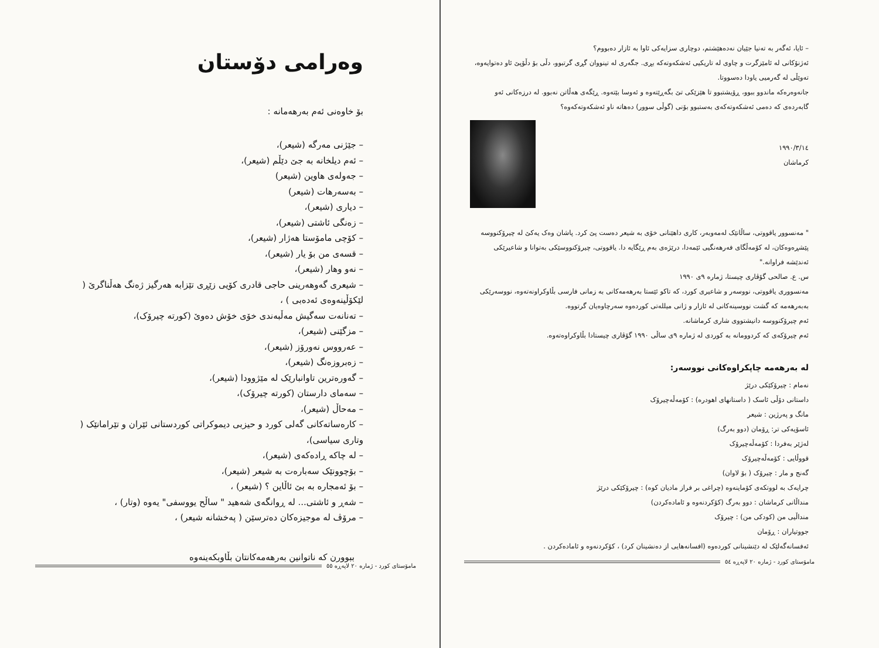– ئایا، ئەگەر بە تەنیا جێیان نەدەهێشتم، دوچاری سزایەکی ئاوا بە ئازار دەبووم؟
ئەژنۆکانی لە ئامێزگرت و چاوی لە تاریکیی ئەشکەوتەکە بڕی. جگەری لە تینووان گڕی گرتبوو، دڵی بۆ دڵۆپێ ئاو دەتوایەوە، تەوێڵی لە گەرمیی یاودا دەسووتا.
جانەوەرەکە ماندوو ببوو، ڕۆیشتبوو تا هێزێکی تێ بگەڕێتەوە و ئەوسا بێتەوە. ڕێگەی هەڵاتن نەبوو. لە درزەکانی ئەو گابەردەی کە دەمی ئەشکەوتەکەی بەستبوو بۆنی (گوڵی سوور) دەهاتە ناو ئەشکەوتەکەوە؟
١٩٩٠/٣/١٤
کرماشان
" مەنسوور یاقووتی، ساڵانێک لەمەوبەر، کاری داهێنانی خۆی بە شیعر دەست پێ کرد. پاشان وەک یەکێ لە چیرۆکنووسە پێشڕەوەکان، لە کۆمەڵگای فەرهەنگیی ئێمەدا، درێژەی بەم ڕێگایە دا. یاقووتی، چیرۆکنووسێکی بەتوانا و شاعیرێکی ئەندێشە فراوانە."
س. ع. صالحی گۆڤاری چیستا، ژمارە ٩ی ١٩٩٠
مەنسووری یاقووتی، نووسەر و شاعیری کورد، کە تاکو ئێستا بەرهەمەکانی بە زمانی فارسی بڵاوکراونەتەوە، نووسەرێکی بەبەرهەمە کە گشت نووسینەکانی لە ئازار و ژانی میللەتی کوردەوە سەرچاوەیان گرتووە.
ئەم چیرۆکنووسە دانیشتووی شاری کرماشانە.
ئەم چیرۆکەی کە کردوومانە بە کوردی لە ژمارە ٩ی ساڵی ١٩٩٠ گۆڤاری چیستادا بڵاوکراوەتەوە.
لە بەرهەمە چاپکراوەکانی نووسەر:
نەمام : چیرۆکێکی درێژ
داستانی دۆڵی ئاسک ( داستانهای اهودره) : کۆمەڵەچیرۆک
مانگ و پەرژین : شیعر
ئاسۆیەکی تر: ڕۆمان (دوو بەرگ)
لەژێر بەفردا : کۆمەڵەچیرۆک
قووڵایی : کۆمەڵەچیرۆک
گەنج و مار : چیرۆک ( بۆ لاوان)
چرایەک بە لووتکەی کۆماینەوە (چراغی بر فراز مادیان کوه) : چیرۆکێکی درێژ
منداڵانی کرماشان : دوو بەرگ (کۆکردنەوە و ئامادەکردن)
منداڵیی من (کودکی من) : چیرۆک
جووتیاران : ڕۆمان
ئەفسانەگەلێک لە دێنشینانی کوردەوە (افسانەهایی از دەنشینان کرد) ، کۆکردنەوە و ئامادەکردن .
مامۆستای کورد - ژمارە ٢٠ لاپەڕە ٥٤
وەرامی دۆستان
بۆ خاوەنی ئەم بەرهەمانە :
– جێژنی مەرگە (شیعر)،
– ئەم دیلخانە بە جێ دێڵم (شیعر)،
– جەولەی هاوین (شیعر)
– بەسەرهات (شیعر)
– دیاری (شیعر)،
– زەنگی ئاشتی (شیعر)،
– کۆچی مامۆستا هەژار (شیعر)،
– قسەی من بۆ یار (شیعر)،
– نەو وهار (شیعر)،
– شیعری گەوهەرینی حاجی قادری کۆیی زێڕی تێزابە هەرگیز ژەنگ هەڵناگرێ ( لێکۆڵینەوەی ئەدەبی ) ،
– تەنانەت سەگیش مەڵبەندی خۆی خۆش دەوێ (کورتە چیرۆک)،
– مزگێنی (شیعر)،
– عەرووس نەورۆز (شیعر)،
– زەبروزەنگ (شیعر)،
– گەورەترین تاوانبارێک لە مێژوودا (شیعر)،
– سەمای دارستان (کورتە چیرۆک)،
– مەحاڵ (شیعر)،
– کارەساتەکانی گەلی کورد و حیزبی دیموکراتی کوردستانی ئێران و تێرامانێک ( وتاری سیاسی)،
– لە چاکە ڕادەکەی (شیعر)،
– بۆچوونێک سەبارەت بە شیعر (شیعر)،
– بۆ ئەمجارە بە بێ ئاڵاین ؟ (شیعر) ،
– شەڕ و ئاشتی... لە ڕوانگەی شەهید " ساڵح یووسفی" یەوە (وتار) ،
– مرۆڤ لە موجیزەکان دەترسێن ( پەخشانە شیعر) ،
ببوورن کە ناتوانین بەرهەمەکانتان بڵاوبکەینەوە
مامۆستای کورد - ژمارە ٢٠ لاپەڕە ٥٥